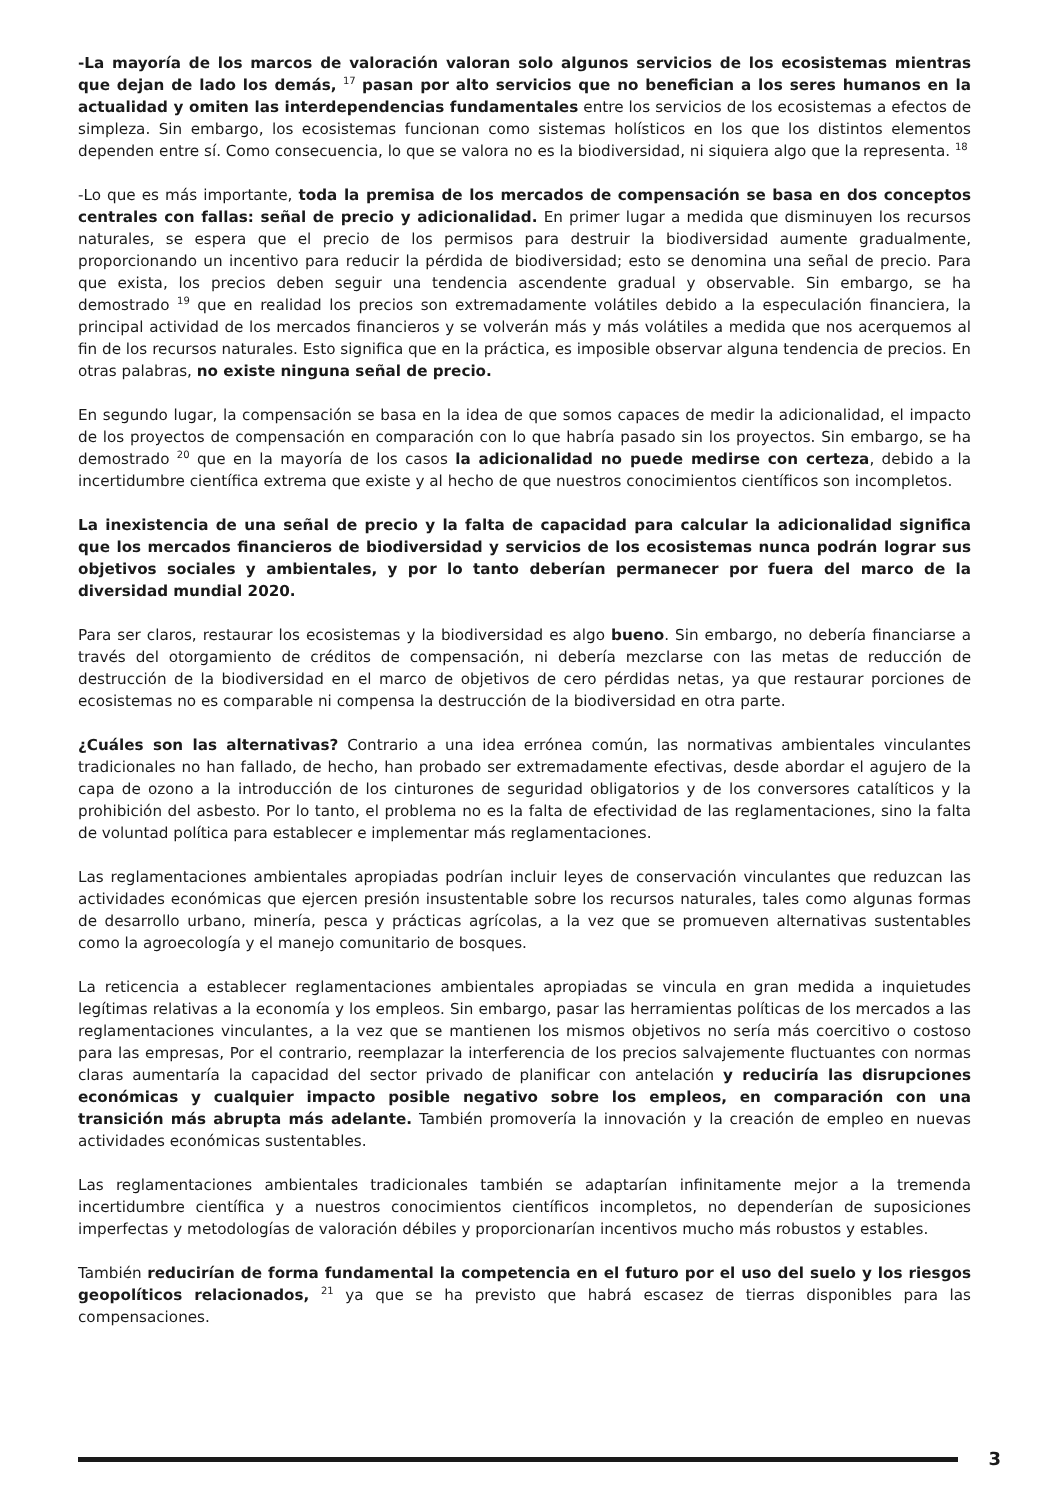-La mayoría de los marcos de valoración valoran solo algunos servicios de los ecosistemas mientras que dejan de lado los demás, <sup>17</sup> pasan por alto servicios que no benefician a los seres humanos en la actualidad y omiten las interdependencias fundamentales entre los servicios de los ecosistemas a efectos de simpleza. Sin embargo, los ecosistemas funcionan como sistemas holísticos en los que los distintos elementos dependen entre sí. Como consecuencia, lo que se valora no es la biodiversidad, ni siquiera algo que la representa. <sup>18</sup>
-Lo que es más importante, toda la premisa de los mercados de compensación se basa en dos conceptos centrales con fallas: señal de precio y adicionalidad. En primer lugar a medida que disminuyen los recursos naturales, se espera que el precio de los permisos para destruir la biodiversidad aumente gradualmente, proporcionando un incentivo para reducir la pérdida de biodiversidad; esto se denomina una señal de precio. Para que exista, los precios deben seguir una tendencia ascendente gradual y observable. Sin embargo, se ha demostrado <sup>19</sup> que en realidad los precios son extremadamente volátiles debido a la especulación financiera, la principal actividad de los mercados financieros y se volverán más y más volátiles a medida que nos acerquemos al fin de los recursos naturales. Esto significa que en la práctica, es imposible observar alguna tendencia de precios. En otras palabras, no existe ninguna señal de precio.
En segundo lugar, la compensación se basa en la idea de que somos capaces de medir la adicionalidad, el impacto de los proyectos de compensación en comparación con lo que habría pasado sin los proyectos. Sin embargo, se ha demostrado <sup>20</sup> que en la mayoría de los casos la adicionalidad no puede medirse con certeza, debido a la incertidumbre científica extrema que existe y al hecho de que nuestros conocimientos científicos son incompletos.
La inexistencia de una señal de precio y la falta de capacidad para calcular la adicionalidad significa que los mercados financieros de biodiversidad y servicios de los ecosistemas nunca podrán lograr sus objetivos sociales y ambientales, y por lo tanto deberían permanecer por fuera del marco de la diversidad mundial 2020.
Para ser claros, restaurar los ecosistemas y la biodiversidad es algo bueno. Sin embargo, no debería financiarse a través del otorgamiento de créditos de compensación, ni debería mezclarse con las metas de reducción de destrucción de la biodiversidad en el marco de objetivos de cero pérdidas netas, ya que restaurar porciones de ecosistemas no es comparable ni compensa la destrucción de la biodiversidad en otra parte.
¿Cuáles son las alternativas? Contrario a una idea errónea común, las normativas ambientales vinculantes tradicionales no han fallado, de hecho, han probado ser extremadamente efectivas, desde abordar el agujero de la capa de ozono a la introducción de los cinturones de seguridad obligatorios y de los conversores catalíticos y la prohibición del asbesto. Por lo tanto, el problema no es la falta de efectividad de las reglamentaciones, sino la falta de voluntad política para establecer e implementar más reglamentaciones.
Las reglamentaciones ambientales apropiadas podrían incluir leyes de conservación vinculantes que reduzcan las actividades económicas que ejercen presión insustentable sobre los recursos naturales, tales como algunas formas de desarrollo urbano, minería, pesca y prácticas agrícolas, a la vez que se promueven alternativas sustentables como la agroecología y el manejo comunitario de bosques.
La reticencia a establecer reglamentaciones ambientales apropiadas se vincula en gran medida a inquietudes legítimas relativas a la economía y los empleos. Sin embargo, pasar las herramientas políticas de los mercados a las reglamentaciones vinculantes, a la vez que se mantienen los mismos objetivos no sería más coercitivo o costoso para las empresas, Por el contrario, reemplazar la interferencia de los precios salvajemente fluctuantes con normas claras aumentaría la capacidad del sector privado de planificar con antelación y reduciría las disrupciones económicas y cualquier impacto posible negativo sobre los empleos, en comparación con una transición más abrupta más adelante. También promovería la innovación y la creación de empleo en nuevas actividades económicas sustentables.
Las reglamentaciones ambientales tradicionales también se adaptarían infinitamente mejor a la tremenda incertidumbre científica y a nuestros conocimientos científicos incompletos, no dependerían de suposiciones imperfectas y metodologías de valoración débiles y proporcionarían incentivos mucho más robustos y estables.
También reducirían de forma fundamental la competencia en el futuro por el uso del suelo y los riesgos geopolíticos relacionados, <sup>21</sup> ya que se ha previsto que habrá escasez de tierras disponibles para las compensaciones.
3